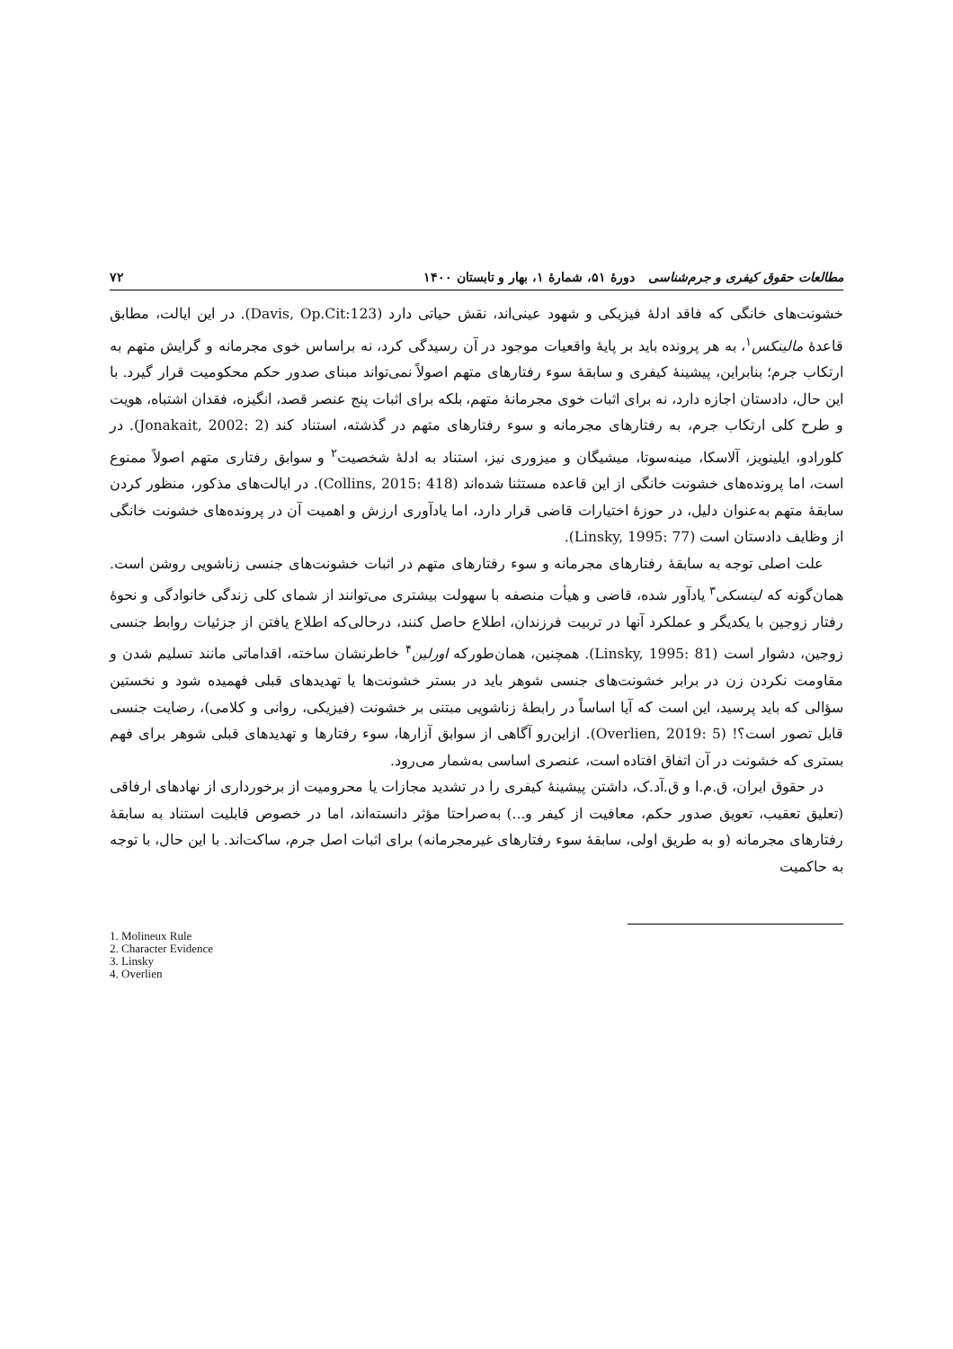مطالعات حقوق کیفری و جرم‌شناسی دورهٔ ۵۱، شمارهٔ ۱، بهار و تابستان ۱۴۰۰ ۷۲
خشونت‌های خانگی که فاقد ادلهٔ فیزیکی و شهود عینی‌اند، نقش حیاتی دارد (Davis, Op.Cit:123). در این ایالت، مطابق قاعدهٔ مالینکس<sup>۱</sup>، به هر پرونده باید بر پایهٔ واقعیات موجود در آن رسیدگی کرد، نه براساس خوی مجرمانه و گرایش متهم به ارتکاب جرم؛ بنابراین، پیشینهٔ کیفری و سابقهٔ سوء رفتارهای متهم اصولاً نمی‌تواند مبنای صدور حکم محکومیت قرار گیرد. با این حال، دادستان اجازه دارد، نه برای اثبات خوی مجرمانهٔ متهم، بلکه برای اثبات پنج عنصر قصد، انگیزه، فقدان اشتباه، هویت و طرح کلی ارتکاب جرم، به رفتارهای مجرمانه و سوء رفتارهای متهم در گذشته، استناد کند (Jonakait, 2002: 2). در کلورادو، ایلینویز، آلاسکا، مینه‌سوتا، میشیگان و میزوری نیز، استناد به ادلهٔ شخصیت<sup>۲</sup> و سوابق رفتاری متهم اصولاً ممنوع است، اما پرونده‌های خشونت خانگی از این قاعده مستثنا شده‌اند (Collins, 2015: 418). در ایالت‌های مذکور، منظور کردن سابقهٔ متهم به‌عنوان دلیل، در حوزهٔ اختیارات قاضی قرار دارد، اما یادآوری ارزش و اهمیت آن در پرونده‌های خشونت خانگی از وظایف دادستان است (Linsky, 1995: 77).
علت اصلی توجه به سابقهٔ رفتارهای مجرمانه و سوء رفتارهای متهم در اثبات خشونت‌های جنسی زناشویی روشن است. همان‌گونه که لینسکی<sup>۳</sup> یادآور شده، قاضی و هیأت منصفه با سهولت بیشتری می‌توانند از شمای کلی زندگی خانوادگی و نحوهٔ رفتار زوجین با یکدیگر و عملکرد آنها در تربیت فرزندان، اطلاع حاصل کنند، درحالی‌که اطلاع یافتن از جزئیات روابط جنسی زوجین، دشوار است (Linsky, 1995: 81). همچنین، همان‌طورکه اورلین<sup>۴</sup> خاطرنشان ساخته، اقداماتی مانند تسلیم شدن و مقاومت نکردن زن در برابر خشونت‌های جنسی شوهر باید در بستر خشونت‌ها یا تهدیدهای قبلی فهمیده شود و نخستین سؤالی که باید پرسید، این است که آیا اساساً در رابطهٔ زناشویی مبتنی بر خشونت (فیزیکی، روانی و کلامی)، رضایت جنسی قابل تصور است؟! (Overlien, 2019: 5). ازاین‌رو آگاهی از سوابق آزارها، سوء رفتارها و تهدیدهای قبلی شوهر برای فهم بستری که خشونت در آن اتفاق افتاده است، عنصری اساسی به‌شمار می‌رود.
در حقوق ایران، ق.م.ا و ق.آد.ک، داشتن پیشینهٔ کیفری را در تشدید مجازات یا محرومیت از برخورداری از نهادهای ارفاقی (تعلیق تعقیب، تعویق صدور حکم، معافیت از کیفر و...) به‌صراحتا مؤثر دانسته‌اند، اما در خصوص قابلیت استناد به سابقهٔ رفتارهای مجرمانه (و به طریق اولی، سابقهٔ سوء رفتارهای غیرمجرمانه) برای اثبات اصل جرم، ساکت‌اند. با این حال، با توجه به حاکمیت
1. Molineux Rule
2. Character Evidence
3. Linsky
4. Overlien